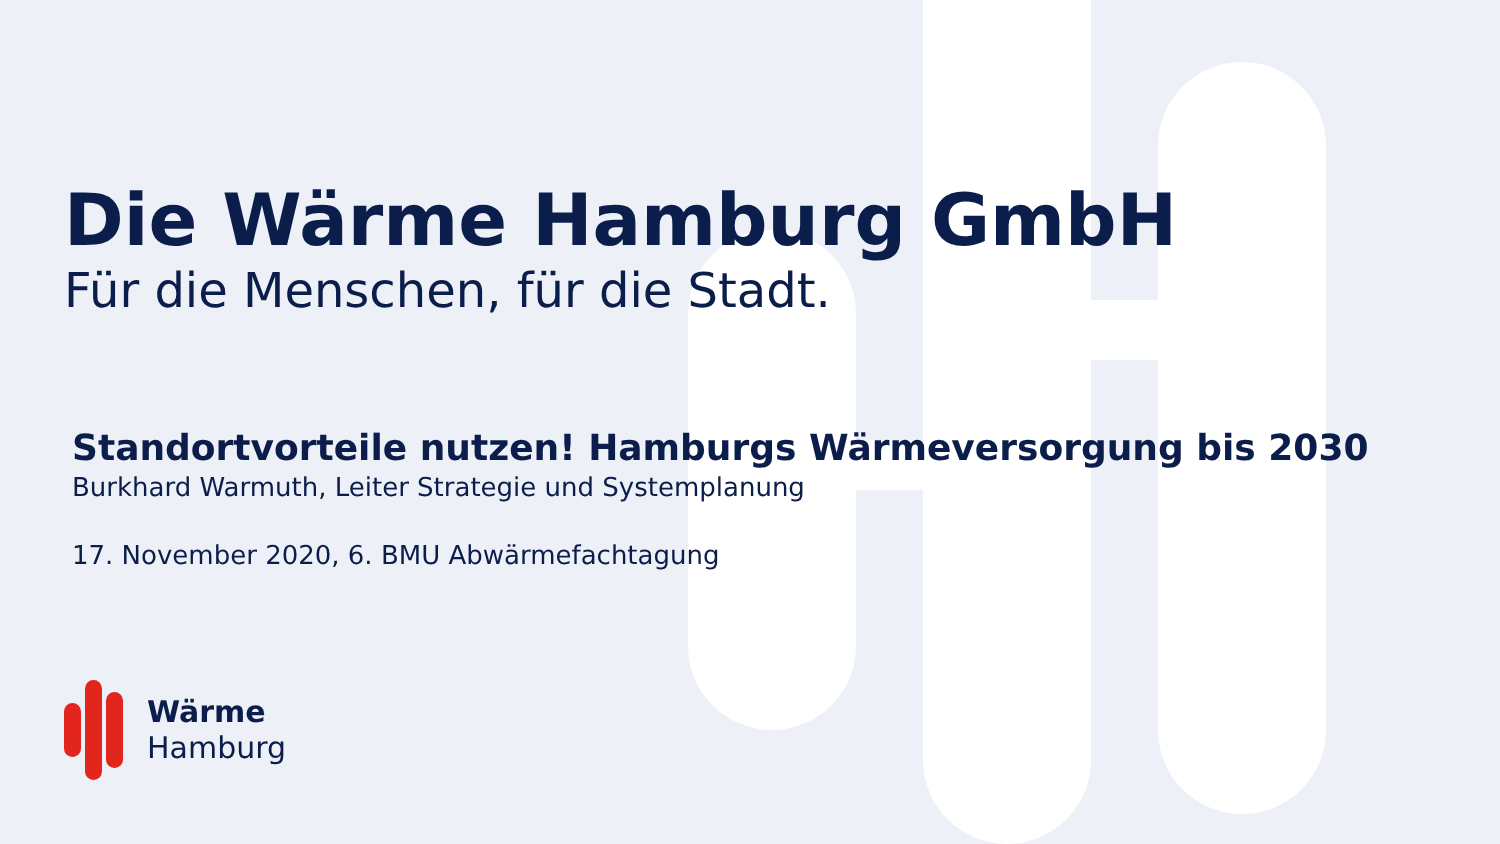Die Wärme Hamburg GmbH
Für die Menschen, für die Stadt.
Standortvorteile nutzen! Hamburgs Wärmeversorgung bis 2030
Burkhard Warmuth, Leiter Strategie und Systemplanung
17. November 2020, 6. BMU Abwärmefachtagung
Wärme
Hamburg